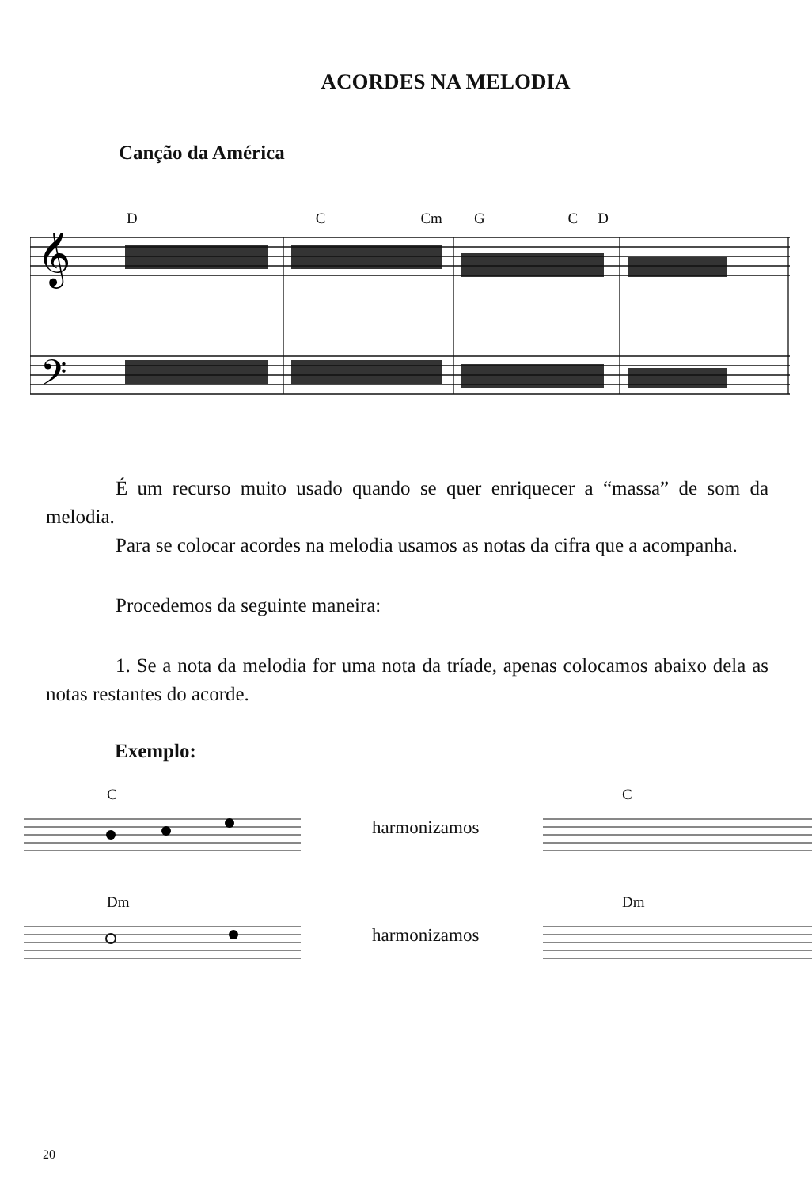ACORDES NA MELODIA
Canção da América
D C Cm G C D
𝄞
𝄢
É um recurso muito usado quando se quer enriquecer a “massa” de som da melodia.
Para se colocar acordes na melodia usamos as notas da cifra que a acompanha.
Procedemos da seguinte maneira:
1. Se a nota da melodia for uma nota da tríade, apenas colocamos abaixo dela as notas restantes do acorde.
Exemplo:
C
harmonizamos
C
Dm
harmonizamos
Dm
20